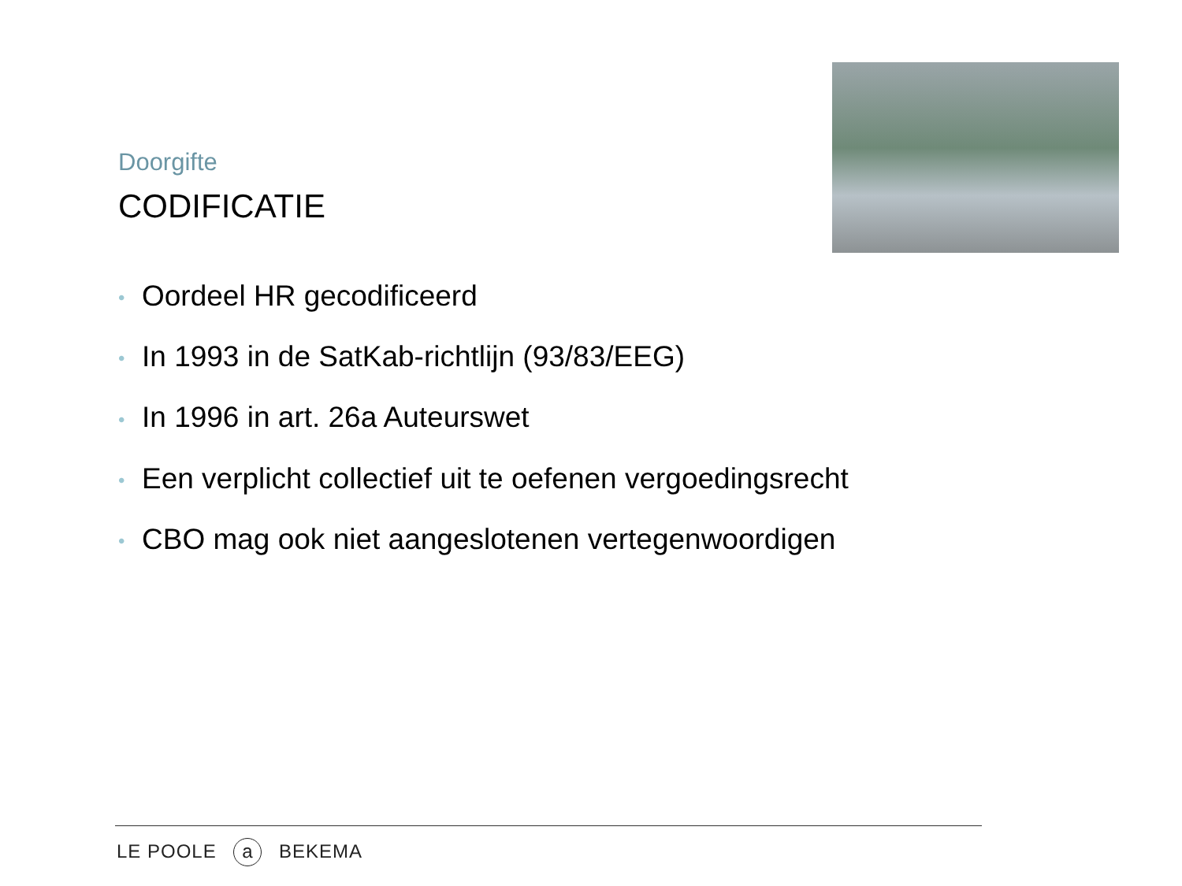Doorgifte
CODIFICATIE
• Oordeel HR gecodificeerd
• In 1993 in de SatKab-richtlijn (93/83/EEG)
• In 1996 in art. 26a Auteurswet
• Een verplicht collectief uit te oefenen vergoedingsrecht
• CBO mag ook niet aangeslotenen vertegenwoordigen
LE POOLE a BEKEMA